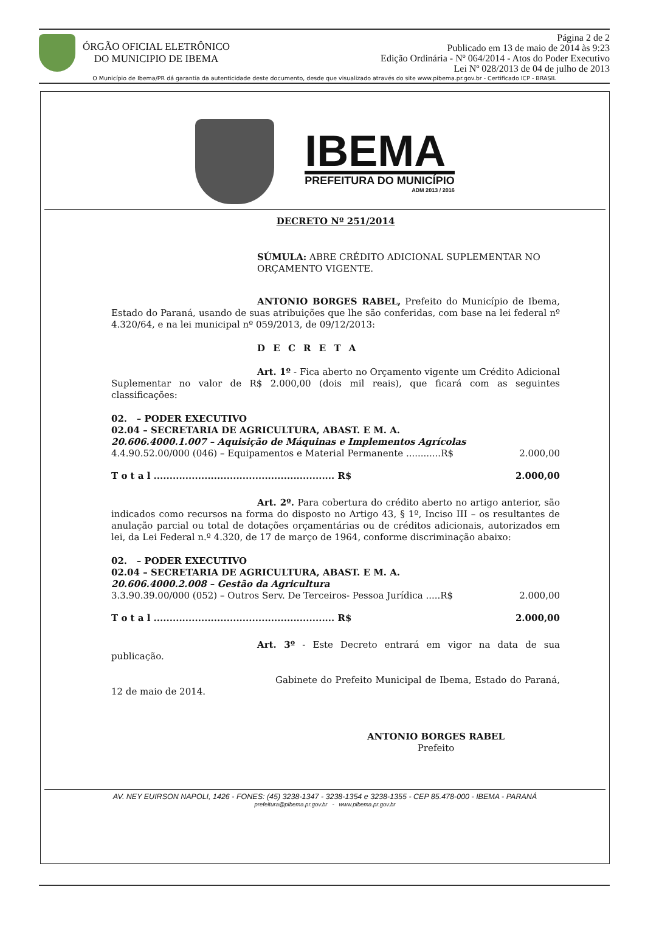ÓRGÃO OFICIAL ELETRÔNICO
DO MUNICIPIO DE IBEMA
Página 2 de 2
Publicado em 13 de maio de 2014 às 9:23
Edição Ordinária - Nº 064/2014 - Atos do Poder Executivo
Lei Nº 028/2013 de 04 de julho de 2013
O Município de Ibema/PR dá garantia da autenticidade deste documento, desde que visualizado através do site www.pibema.pr.gov.br - Certificado ICP - BRASIL
IBEMA
PREFEITURA DO MUNICÍPIO
ADM 2013 / 2016
DECRETO Nº 251/2014
SÚMULA: ABRE CRÉDITO ADICIONAL SUPLEMENTAR NO ORÇAMENTO VIGENTE.
ANTONIO BORGES RABEL, Prefeito do Município de Ibema, Estado do Paraná, usando de suas atribuições que lhe são conferidas, com base na lei federal nº 4.320/64, e na lei municipal nº 059/2013, de 09/12/2013:
D E C R E T A
Art. 1º - Fica aberto no Orçamento vigente um Crédito Adicional Suplementar no valor de R$ 2.000,00 (dois mil reais), que ficará com as seguintes classificações:
02. – PODER EXECUTIVO
02.04 – SECRETARIA DE AGRICULTURA, ABAST. E M. A.
20.606.4000.1.007 – Aquisição de Máquinas e Implementos Agrícolas
4.4.90.52.00/000 (046) – Equipamentos e Material Permanente ............R$ 2.000,00
T o t a l ......................................................... R$ 2.000,00
Art. 2º. Para cobertura do crédito aberto no artigo anterior, são indicados como recursos na forma do disposto no Artigo 43, § 1º, Inciso III – os resultantes de anulação parcial ou total de dotações orçamentárias ou de créditos adicionais, autorizados em lei, da Lei Federal n.º 4.320, de 17 de março de 1964, conforme discriminação abaixo:
02. – PODER EXECUTIVO
02.04 – SECRETARIA DE AGRICULTURA, ABAST. E M. A.
20.606.4000.2.008 – Gestão da Agricultura
3.3.90.39.00/000 (052) – Outros Serv. De Terceiros- Pessoa Jurídica .....R$ 2.000,00
T o t a l ......................................................... R$ 2.000,00
Art. 3º - Este Decreto entrará em vigor na data de sua publicação.
Gabinete do Prefeito Municipal de Ibema, Estado do Paraná, 12 de maio de 2014.
ANTONIO BORGES RABEL
Prefeito
AV. NEY EUIRSON NAPOLI, 1426 - FONES: (45) 3238-1347 - 3238-1354 e 3238-1355 - CEP 85.478-000 - IBEMA - PARANÁ
prefeitura@pibema.pr.gov.br - www.pibema.pr.gov.br